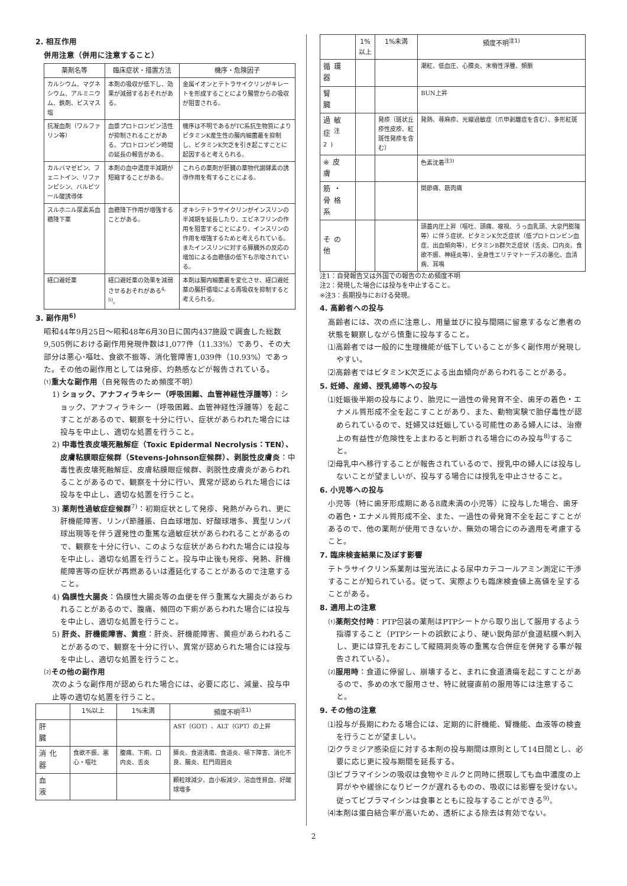2. 相互作用
併用注意（併用に注意すること）
| 薬剤名等 | 臨床症状・措置方法 | 機序・危険因子 |
| --- | --- | --- |
| カルシウム、マグネシウム、アルミニウム、鉄剤、ビスマス塩 | 本剤の吸収が低下し、効果が減弱するおそれがある。 | 金属イオンとテトラサイクリンがキレートを形成することにより腸管からの吸収が阻害される。 |
| 抗凝血剤（ワルファリン等） | 血漿プロトロンビン活性が抑制されることがある。プロトロンビン時間の延長の報告がある。 | 機序は不明であるがTC系抗生物質によりビタミンK産生性の腸内細菌叢を抑制し、ビタミンK欠乏を引き起こすことに起因すると考えられる。 |
| カルバマゼピン、フェニトイン、リファンピシン、バルビツール酸誘導体 | 本剤の血中濃度半減期が短縮することがある。 | これらの薬剤が肝臓の薬物代謝酵素の誘導作用を有することによる。 |
| スルホニル尿素系血糖降下薬 | 血糖降下作用が増強することがある。 | オキシテトラサイクリンがインスリンの半減期を延長したり、エピネフリンの作用を阻害することにより、インスリンの作用を増強するためと考えられている。 またインスリンに対する膵臓外の反応の増加による血糖値の低下も示唆されている。 |
| 経口避妊薬 | 経口避妊薬の効果を減弱させるおそれがある<sup>4, 5)</sup>。 | 本剤は腸内細菌叢を変化させ、経口避妊薬の腸肝循環による再吸収を抑制すると考えられる。 |
3. 副作用<sup>6)</sup>
昭和44年9月25日～昭和48年6月30日に国内437施設で調査した総数9,505例における副作用発現件数は1,077件（11.33%）であり、その大部分は悪心･嘔吐、食欲不振等、消化管障害1,039件（10.93%）であった。その他の副作用としては発疹、灼熱感などが報告されている。
⑴重大な副作用（自発報告のため頻度不明）
1) ショック、アナフィラキシー（呼吸困難、血管神経性浮腫等）：ショック、アナフィラキシー（呼吸困難、血管神経性浮腫等）を起こすことがあるので、観察を十分に行い、症状があらわれた場合には投与を中止し、適切な処置を行うこと。
2) 中毒性表皮壊死融解症（Toxic Epidermal Necrolysis：TEN）、皮膚粘膜眼症候群（Stevens-Johnson症候群）、剥脱性皮膚炎：中毒性表皮壊死融解症、皮膚粘膜眼症候群、剥脱性皮膚炎があらわれることがあるので、観察を十分に行い、異常が認められた場合には投与を中止し、適切な処置を行うこと。
3) 薬剤性過敏症症候群<sup>7)</sup>：初期症状として発疹、発熱がみられ、更に肝機能障害、リンパ節腫脹、白血球増加、好酸球増多、異型リンパ球出現等を伴う遅発性の重篤な過敏症状があらわれることがあるので、観察を十分に行い、このような症状があらわれた場合には投与を中止し、適切な処置を行うこと。投与中止後も発疹、発熱、肝機能障害等の症状が再燃あるいは遷延化することがあるので注意すること。
4) 偽膜性大腸炎：偽膜性大腸炎等の血便を伴う重篤な大腸炎があらわれることがあるので、腹痛、頻回の下痢があらわれた場合には投与を中止し、適切な処置を行うこと。
5) 肝炎、肝機能障害、黄疸：肝炎、肝機能障害、黄疸があらわれることがあるので、観察を十分に行い、異常が認められた場合には投与を中止し、適切な処置を行うこと。
⑵その他の副作用
次のような副作用が認められた場合には、必要に応じ、減量、投与中止等の適切な処置を行うこと。
| | 1%以上 | 1%未満 | 頻度不明<sup>注1)</sup> |
| --- | --- | --- | --- |
| 肝 臓 | | | AST（GOT）、ALT（GPT）の上昇 |
| 消化器 | 食欲不振、悪心・嘔吐 | 腹痛、下痢、口内炎、舌炎 | 膵炎、食道潰瘍、食道炎、嚥下障害、消化不良、腸炎、肛門周囲炎 |
| 血 液 | | | 顆粒球減少、血小板減少、溶血性貧血、好酸球増多 |
| | 1%以上 | 1%未満 | 頻度不明<sup>注1)</sup> |
| --- | --- | --- | --- |
| 循環器 | | | 潮紅、低血圧、心膜炎、末梢性浮腫、頻脈 |
| 腎 臓 | | | BUN上昇 |
| 過敏症<sup>注2)</sup> | | 発疹（斑状丘疹性皮疹、紅斑性発疹を含む） | 発熱、蕁麻疹、光線過敏症（爪甲剥離症を含む）、多形紅斑 |
| ※皮 膚 | | | 色素沈着<sup>注3)</sup> |
| 筋・骨格系 | | | 関節痛、筋肉痛 |
| その他 | | | 頭蓋内圧上昇（嘔吐、頭痛、複視、うっ血乳頭、大泉門膨隆等）に伴う症状、ビタミンK欠乏症状（低プロトロンビン血症、出血傾向等）、ビタミンB群欠乏症状（舌炎、口内炎、食欲不振、神経炎等）、全身性エリテマトーデスの悪化、血清病、耳鳴 |
注1：自発報告又は外国での報告のため頻度不明
注2：発現した場合には投与を中止すること。
※注3：長期投与における発現。
4. 高齢者への投与
高齢者には、次の点に注意し、用量並びに投与間隔に留意するなど患者の状態を観察しながら慎重に投与すること。
⑴高齢者では一般的に生理機能が低下していることが多く副作用が発現しやすい。
⑵高齢者ではビタミンK欠乏による出血傾向があらわれることがある。
5. 妊婦、産婦、授乳婦等への投与
⑴妊娠後半期の投与により、胎児に一過性の骨発育不全、歯牙の着色・エナメル質形成不全を起こすことがあり、また、動物実験で胎仔毒性が認められているので、妊婦又は妊娠している可能性のある婦人には、治療上の有益性が危険性を上まわると判断される場合にのみ投与<sup>8)</sup>すること。
⑵母乳中へ移行することが報告されているので、授乳中の婦人には投与しないことが望ましいが、投与する場合には授乳を中止させること。
6. 小児等への投与
小児等（特に歯牙形成期にある8歳未満の小児等）に投与した場合、歯牙の着色・エナメル質形成不全、また、一過性の骨発育不全を起こすことがあるので、他の薬剤が使用できないか、無効の場合にのみ適用を考慮すること。
7. 臨床検査結果に及ぼす影響
テトラサイクリン系薬剤は蛍光法による尿中カテコールアミン測定に干渉することが知られている。従って、実際よりも臨床検査値上高値を呈することがある。
8. 適用上の注意
⑴薬剤交付時：PTP包装の薬剤はPTPシートから取り出して服用するよう指導すること（PTPシートの誤飲により、硬い鋭角部が食道粘膜へ刺入し、更には穿孔をおこして縦隔洞炎等の重篤な合併症を併発する事が報告されている）。
⑵服用時：食道に停留し、崩壊すると、まれに食道潰瘍を起こすことがあるので、多めの水で服用させ、特に就寝直前の服用等には注意すること。
9. その他の注意
⑴投与が長期にわたる場合には、定期的に肝機能、腎機能、血液等の検査を行うことが望ましい。
⑵クラミジア感染症に対する本剤の投与期間は原則として14日間とし、必要に応じ更に投与期間を延長する。
⑶ビブラマイシンの吸収は食物やミルクと同時に摂取しても血中濃度の上昇がやや緩徐になりピークが遅れるものの、吸収には影響を受けない。従ってビブラマイシンは食事とともに投与することができる<sup>9)</sup>。
⑷本剤は蛋白結合率が高いため、透析による除去は有効でない。
2